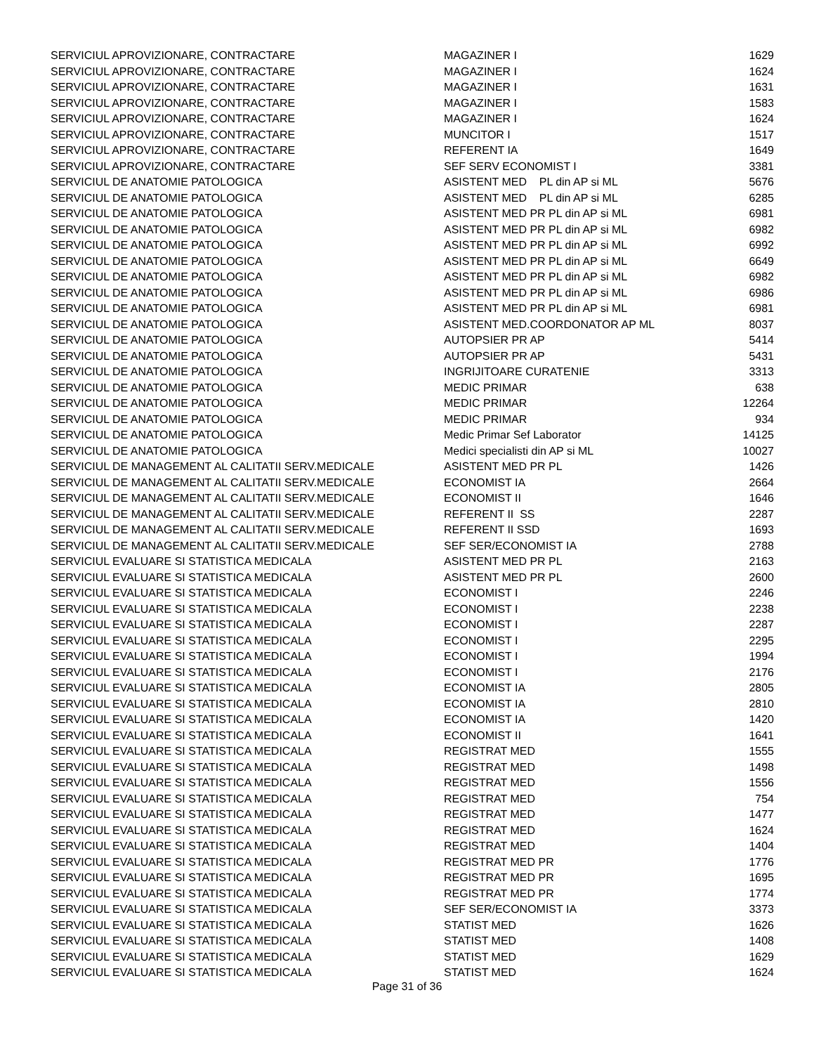| SERVICIUL APROVIZIONARE, CONTRACTARE | MAGAZINER I | 1629 |
| SERVICIUL APROVIZIONARE, CONTRACTARE | MAGAZINER I | 1624 |
| SERVICIUL APROVIZIONARE, CONTRACTARE | MAGAZINER I | 1631 |
| SERVICIUL APROVIZIONARE, CONTRACTARE | MAGAZINER I | 1583 |
| SERVICIUL APROVIZIONARE, CONTRACTARE | MAGAZINER I | 1624 |
| SERVICIUL APROVIZIONARE, CONTRACTARE | MUNCITOR I | 1517 |
| SERVICIUL APROVIZIONARE, CONTRACTARE | REFERENT IA | 1649 |
| SERVICIUL APROVIZIONARE, CONTRACTARE | SEF SERV ECONOMIST I | 3381 |
| SERVICIUL DE ANATOMIE PATOLOGICA | ASISTENT MED PL din AP si ML | 5676 |
| SERVICIUL DE ANATOMIE PATOLOGICA | ASISTENT MED PL din AP si ML | 6285 |
| SERVICIUL DE ANATOMIE PATOLOGICA | ASISTENT MED PR PL din AP si ML | 6981 |
| SERVICIUL DE ANATOMIE PATOLOGICA | ASISTENT MED PR PL din AP si ML | 6982 |
| SERVICIUL DE ANATOMIE PATOLOGICA | ASISTENT MED PR PL din AP si ML | 6992 |
| SERVICIUL DE ANATOMIE PATOLOGICA | ASISTENT MED PR PL din AP si ML | 6649 |
| SERVICIUL DE ANATOMIE PATOLOGICA | ASISTENT MED PR PL din AP si ML | 6982 |
| SERVICIUL DE ANATOMIE PATOLOGICA | ASISTENT MED PR PL din AP si ML | 6986 |
| SERVICIUL DE ANATOMIE PATOLOGICA | ASISTENT MED PR PL din AP si ML | 6981 |
| SERVICIUL DE ANATOMIE PATOLOGICA | ASISTENT MED.COORDONATOR AP ML | 8037 |
| SERVICIUL DE ANATOMIE PATOLOGICA | AUTOPSIER PR AP | 5414 |
| SERVICIUL DE ANATOMIE PATOLOGICA | AUTOPSIER PR AP | 5431 |
| SERVICIUL DE ANATOMIE PATOLOGICA | INGRIJITOARE CURATENIE | 3313 |
| SERVICIUL DE ANATOMIE PATOLOGICA | MEDIC PRIMAR | 638 |
| SERVICIUL DE ANATOMIE PATOLOGICA | MEDIC PRIMAR | 12264 |
| SERVICIUL DE ANATOMIE PATOLOGICA | MEDIC PRIMAR | 934 |
| SERVICIUL DE ANATOMIE PATOLOGICA | Medic Primar Sef Laborator | 14125 |
| SERVICIUL DE ANATOMIE PATOLOGICA | Medici specialisti din AP si ML | 10027 |
| SERVICIUL DE MANAGEMENT AL CALITATII SERV.MEDICALE | ASISTENT MED PR PL | 1426 |
| SERVICIUL DE MANAGEMENT AL CALITATII SERV.MEDICALE | ECONOMIST IA | 2664 |
| SERVICIUL DE MANAGEMENT AL CALITATII SERV.MEDICALE | ECONOMIST II | 1646 |
| SERVICIUL DE MANAGEMENT AL CALITATII SERV.MEDICALE | REFERENT II SS | 2287 |
| SERVICIUL DE MANAGEMENT AL CALITATII SERV.MEDICALE | REFERENT II SSD | 1693 |
| SERVICIUL DE MANAGEMENT AL CALITATII SERV.MEDICALE | SEF SER/ECONOMIST IA | 2788 |
| SERVICIUL EVALUARE SI STATISTICA MEDICALA | ASISTENT MED PR PL | 2163 |
| SERVICIUL EVALUARE SI STATISTICA MEDICALA | ASISTENT MED PR PL | 2600 |
| SERVICIUL EVALUARE SI STATISTICA MEDICALA | ECONOMIST I | 2246 |
| SERVICIUL EVALUARE SI STATISTICA MEDICALA | ECONOMIST I | 2238 |
| SERVICIUL EVALUARE SI STATISTICA MEDICALA | ECONOMIST I | 2287 |
| SERVICIUL EVALUARE SI STATISTICA MEDICALA | ECONOMIST I | 2295 |
| SERVICIUL EVALUARE SI STATISTICA MEDICALA | ECONOMIST I | 1994 |
| SERVICIUL EVALUARE SI STATISTICA MEDICALA | ECONOMIST I | 2176 |
| SERVICIUL EVALUARE SI STATISTICA MEDICALA | ECONOMIST IA | 2805 |
| SERVICIUL EVALUARE SI STATISTICA MEDICALA | ECONOMIST IA | 2810 |
| SERVICIUL EVALUARE SI STATISTICA MEDICALA | ECONOMIST IA | 1420 |
| SERVICIUL EVALUARE SI STATISTICA MEDICALA | ECONOMIST II | 1641 |
| SERVICIUL EVALUARE SI STATISTICA MEDICALA | REGISTRAT MED | 1555 |
| SERVICIUL EVALUARE SI STATISTICA MEDICALA | REGISTRAT MED | 1498 |
| SERVICIUL EVALUARE SI STATISTICA MEDICALA | REGISTRAT MED | 1556 |
| SERVICIUL EVALUARE SI STATISTICA MEDICALA | REGISTRAT MED | 754 |
| SERVICIUL EVALUARE SI STATISTICA MEDICALA | REGISTRAT MED | 1477 |
| SERVICIUL EVALUARE SI STATISTICA MEDICALA | REGISTRAT MED | 1624 |
| SERVICIUL EVALUARE SI STATISTICA MEDICALA | REGISTRAT MED | 1404 |
| SERVICIUL EVALUARE SI STATISTICA MEDICALA | REGISTRAT MED PR | 1776 |
| SERVICIUL EVALUARE SI STATISTICA MEDICALA | REGISTRAT MED PR | 1695 |
| SERVICIUL EVALUARE SI STATISTICA MEDICALA | REGISTRAT MED PR | 1774 |
| SERVICIUL EVALUARE SI STATISTICA MEDICALA | SEF SER/ECONOMIST IA | 3373 |
| SERVICIUL EVALUARE SI STATISTICA MEDICALA | STATIST MED | 1626 |
| SERVICIUL EVALUARE SI STATISTICA MEDICALA | STATIST MED | 1408 |
| SERVICIUL EVALUARE SI STATISTICA MEDICALA | STATIST MED | 1629 |
| SERVICIUL EVALUARE SI STATISTICA MEDICALA | STATIST MED | 1624 |
Page 31 of 36